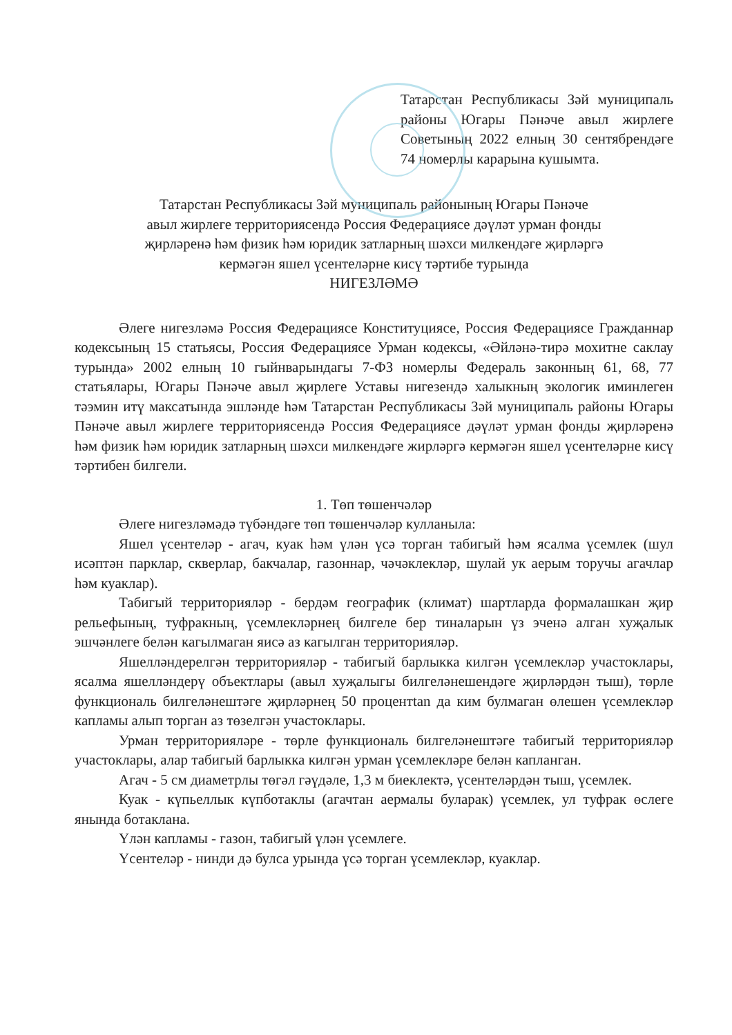Татарстан Республикасы Зәй муниципаль районы Югары Пәнәче авыл жирлеге Советының 2022 елның 30 сентябрендәге 74 номерлы карарына кушымта.
Татарстан Республикасы Зәй муниципаль районының Югары Пәнәче
авыл жирлеге территориясендә Россия Федерациясе дәүләт урман фонды
җирләренә һәм физик һәм юридик затларның шәхси милкендәге җирләргә
кермәгән яшел үсентеләрне кисү тәртибе турында
НИГЕЗЛӘМӘ
Әлеге нигезләмә Россия Федерациясе Конституциясе, Россия Федерациясе Гражданнар кодексының 15 статьясы, Россия Федерациясе Урман кодексы, «Әйләнә-тирә мохитне саклау турында» 2002 елның 10 гыйнварындагы 7-ФЗ номерлы Федераль законның 61, 68, 77 статьялары, Югары Пәнәче авыл җирлеге Уставы нигезендә халыкның экологик иминлеген тәэмин итү максатында эшләнде һәм Татарстан Республикасы Зәй муниципаль районы Югары Пәнәче авыл жирлеге территориясендә Россия Федерациясе дәүләт урман фонды җирләренә һәм физик һәм юридик затларның шәхси милкендәге жирләргә кермәгән яшел үсентеләрне кисү тәртибен билгели.
1. Төп төшенчәләр
Әлеге нигезләмәдә түбәндәге төп төшенчәләр кулланыла:
Яшел үсентеләр - агач, куак һәм үлән үсә торган табигый һәм ясалма үсемлек (шул исәптән парклар, скверлар, бакчалар, газоннар, чәчәклекләр, шулай ук аерым торучы агачлар һәм куаклар).
Табигый территорияләр - бердәм географик (климат) шартларда формалашкан җир рельефының, туфракның, үсемлекләрнең билгеле бер тиналарын үз эченә алган хуҗалык эшчәнлеге белән кагылмаган яисә аз кагылган территорияләр.
Яшелләндерелгән территорияләр - табигый барлыкка килгән үсемлекләр участоклары, ясалма яшелләндерү объектлары (авыл хуҗалыгы билгеләнешендәге җирләрдән тыш), төрле функциональ билгеләнештәге җирләрнең 50 процентtan да ким булмаган өлешен үсемлекләр капламы алып торган аз төзелгән участоклары.
Урман территорияләре - төрле функциональ билгеләнештәге табигый территорияләр участоклары, алар табигый барлыкка килгән урман үсемлекләре белән капланган.
Агач - 5 см диаметрлы төгәл гәүдәле, 1,3 м биеклектә, үсентеләрдән тыш, үсемлек.
Куак - күпьеллык күпботаклы (агачтан аермалы буларак) үсемлек, ул туфрак өслеге янында ботаклана.
Үлән капламы - газон, табигый үлән үсемлеге.
Үсентеләр - нинди дә булса урында үсә торган үсемлекләр, куаклар.